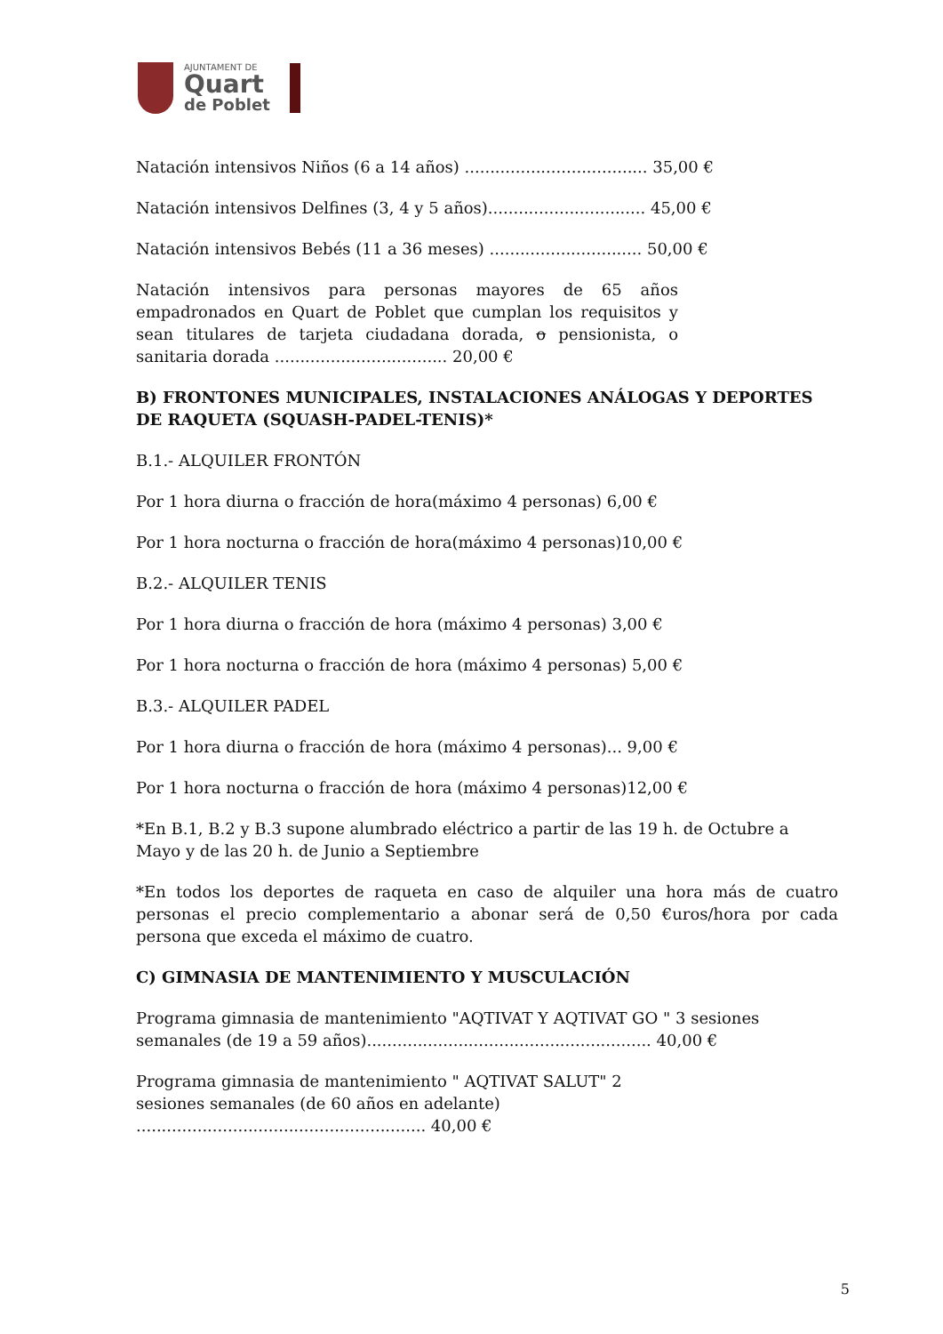AJUNTAMENT DE
Quart
de Poblet
Natación intensivos Niños (6 a 14 años) .................................... 35,00 €
Natación intensivos Delfines (3, 4 y 5 años)............................... 45,00 €
Natación intensivos Bebés (11 a 36 meses) .............................. 50,00 €
Natación intensivos para personas mayores de 65 años empadronados en Quart de Poblet que cumplan los requisitos y sean titulares de tarjeta ciudadana dorada, o pensionista, o sanitaria dorada .................................. 20,00 €
B) FRONTONES MUNICIPALES, INSTALACIONES ANÁLOGAS Y DEPORTES DE RAQUETA (SQUASH-PADEL-TENIS)*
B.1.- ALQUILER FRONTÓN
Por 1 hora diurna o fracción de hora(máximo 4 personas) 6,00 €
Por 1 hora nocturna o fracción de hora(máximo 4 personas)10,00 €
B.2.- ALQUILER TENIS
Por 1 hora diurna o fracción de hora (máximo 4 personas) 3,00 €
Por 1 hora nocturna o fracción de hora (máximo 4 personas) 5,00 €
B.3.- ALQUILER PADEL
Por 1 hora diurna o fracción de hora (máximo 4 personas)... 9,00 €
Por 1 hora nocturna o fracción de hora (máximo 4 personas)12,00 €
*En B.1, B.2 y B.3 supone alumbrado eléctrico a partir de las 19 h. de Octubre a Mayo y de las 20 h. de Junio a Septiembre
*En todos los deportes de raqueta en caso de alquiler una hora más de cuatro personas el precio complementario a abonar será de 0,50 €uros/hora por cada persona que exceda el máximo de cuatro.
C) GIMNASIA DE MANTENIMIENTO Y MUSCULACIÓN
Programa gimnasia de mantenimiento "AQTIVAT Y AQTIVAT GO " 3 sesiones semanales (de 19 a 59 años)........................................................ 40,00 €
Programa gimnasia de mantenimiento " AQTIVAT SALUT" 2 sesiones semanales (de 60 años en adelante) ......................................................... 40,00 €
5